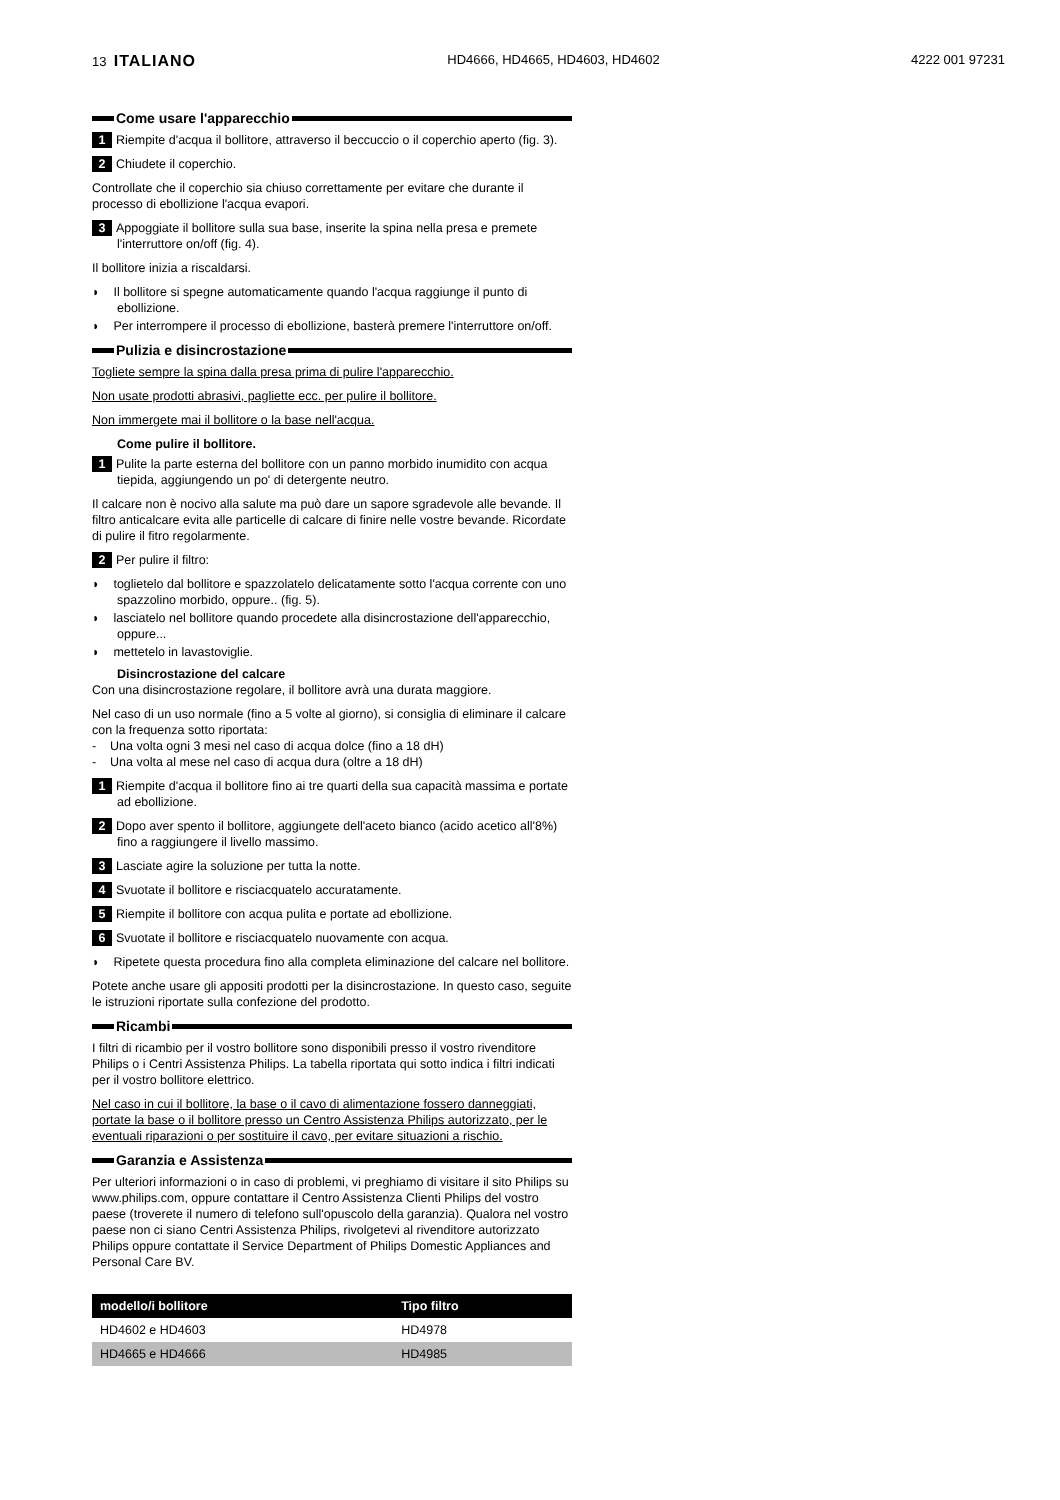13 ITALIANO HD4666, HD4665, HD4603, HD4602 4222 001 97231
Come usare l'apparecchio
1 Riempite d'acqua il bollitore, attraverso il beccuccio o il coperchio aperto (fig. 3).
2 Chiudete il coperchio.
Controllate che il coperchio sia chiuso correttamente per evitare che durante il processo di ebollizione l'acqua evapori.
3 Appoggiate il bollitore sulla sua base, inserite la spina nella presa e premete l'interruttore on/off (fig. 4).
Il bollitore inizia a riscaldarsi.
◗ Il bollitore si spegne automaticamente quando l'acqua raggiunge il punto di ebollizione.
◗ Per interrompere il processo di ebollizione, basterà premere l'interruttore on/off.
Pulizia e disincrostazione
Togliete sempre la spina dalla presa prima di pulire l'apparecchio.
Non usate prodotti abrasivi, pagliette ecc. per pulire il bollitore.
Non immergete mai il bollitore o la base nell'acqua.
Come pulire il bollitore.
1 Pulite la parte esterna del bollitore con un panno morbido inumidito con acqua tiepida, aggiungendo un po' di detergente neutro.
Il calcare non è nocivo alla salute ma può dare un sapore sgradevole alle bevande. Il filtro anticalcare evita alle particelle di calcare di finire nelle vostre bevande. Ricordate di pulire il fitro regolarmente.
2 Per pulire il filtro:
◗ toglietelo dal bollitore e spazzolatelo delicatamente sotto l'acqua corrente con uno spazzolino morbido, oppure.. (fig. 5).
◗ lasciatelo nel bollitore quando procedete alla disincrostazione dell'apparecchio, oppure...
◗ mettetelo in lavastoviglie.
Disincrostazione del calcare
Con una disincrostazione regolare, il bollitore avrà una durata maggiore.
Nel caso di un uso normale (fino a 5 volte al giorno), si consiglia di eliminare il calcare con la frequenza sotto riportata:
- Una volta ogni 3 mesi nel caso di acqua dolce (fino a 18 dH)
- Una volta al mese nel caso di acqua dura (oltre a 18 dH)
1 Riempite d'acqua il bollitore fino ai tre quarti della sua capacità massima e portate ad ebollizione.
2 Dopo aver spento il bollitore, aggiungete dell'aceto bianco (acido acetico all'8%) fino a raggiungere il livello massimo.
3 Lasciate agire la soluzione per tutta la notte.
4 Svuotate il bollitore e risciacquatelo accuratamente.
5 Riempite il bollitore con acqua pulita e portate ad ebollizione.
6 Svuotate il bollitore e risciacquatelo nuovamente con acqua.
◗ Ripetete questa procedura fino alla completa eliminazione del calcare nel bollitore.
Potete anche usare gli appositi prodotti per la disincrostazione. In questo caso, seguite le istruzioni riportate sulla confezione del prodotto.
Ricambi
I filtri di ricambio per il vostro bollitore sono disponibili presso il vostro rivenditore Philips o i Centri Assistenza Philips. La tabella riportata qui sotto indica i filtri indicati per il vostro bollitore elettrico.
Nel caso in cui il bollitore, la base o il cavo di alimentazione fossero danneggiati, portate la base o il bollitore presso un Centro Assistenza Philips autorizzato, per le eventuali riparazioni o per sostituire il cavo, per evitare situazioni a rischio.
Garanzia e Assistenza
Per ulteriori informazioni o in caso di problemi, vi preghiamo di visitare il sito Philips su www.philips.com, oppure contattare il Centro Assistenza Clienti Philips del vostro paese (troverete il numero di telefono sull'opuscolo della garanzia). Qualora nel vostro paese non ci siano Centri Assistenza Philips, rivolgetevi al rivenditore autorizzato Philips oppure contattate il Service Department of Philips Domestic Appliances and Personal Care BV.
| modello/i bollitore | Tipo filtro |
| --- | --- |
| HD4602 e HD4603 | HD4978 |
| HD4665 e HD4666 | HD4985 |